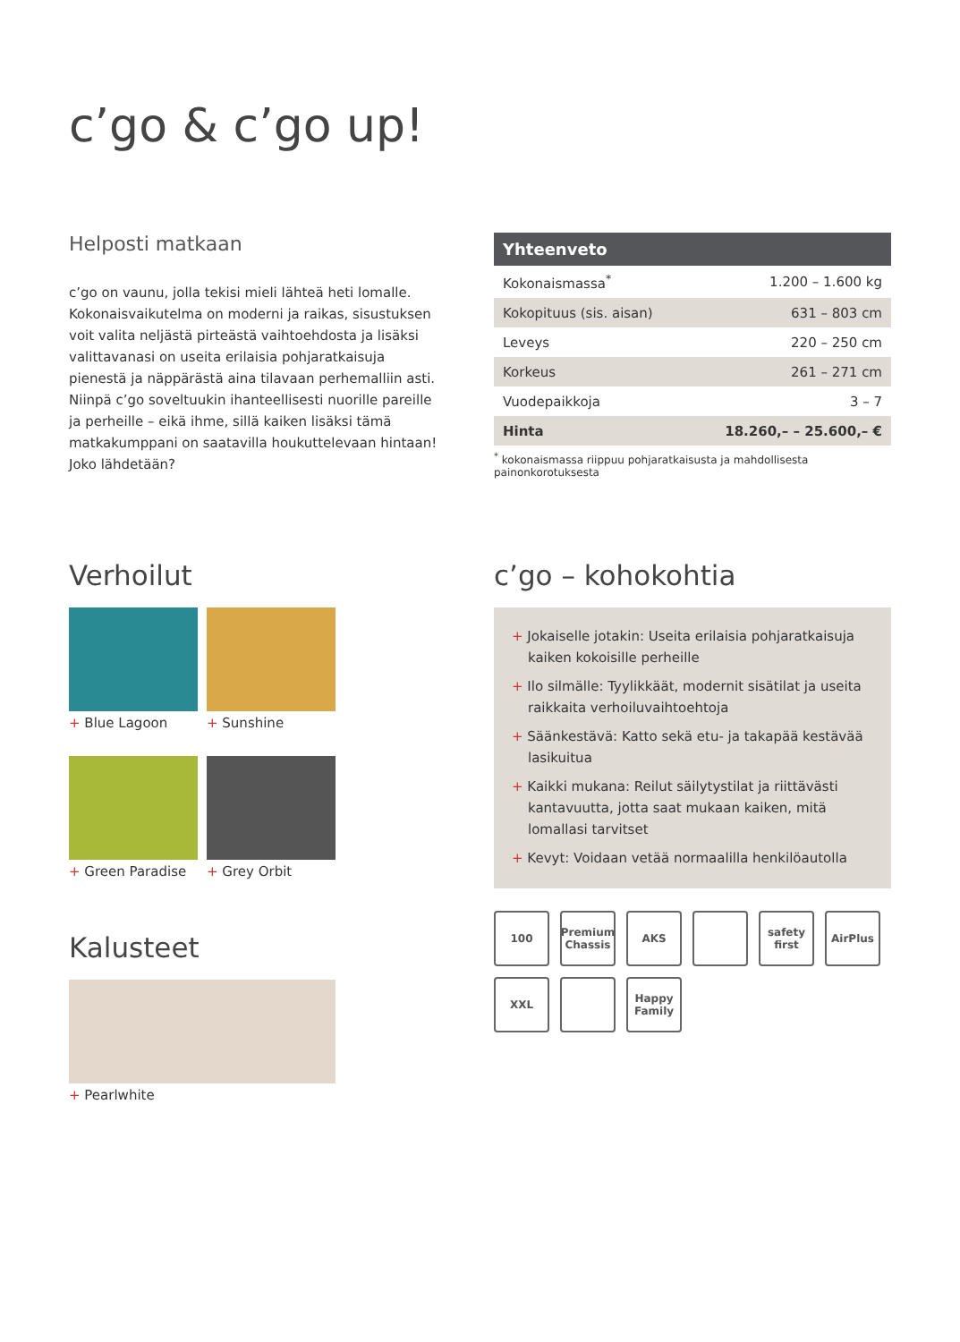c’go & c’go up!
Helposti matkaan
c’go on vaunu, jolla tekisi mieli lähteä heti lomalle. Koko­naisvaikutelma on moderni ja raikas, sisustuksen voit va­lita neljästä pirteästä vaihtoehdosta ja lisäksi valittavanasi on useita erilaisia pohjaratkaisuja pienestä ja näppärästä aina tilavaan perhemalliin asti. Niinpä c’go soveltuukin ihanteellisesti nuorille pareille ja perheille – eikä ihme, sillä kaiken lisäksi tämä matkakumppani on saatavilla hou­kuttelevaan hintaan! Joko lähdetään?
| Yhteenveto | |
| --- | --- |
| Kokonaismassa<sup>*</sup> | 1.200 – 1.600 kg |
| Kokopituus (sis. aisan) | 631 – 803 cm |
| Leveys | 220 – 250 cm |
| Korkeus | 261 – 271 cm |
| Vuodepaikkoja | 3 – 7 |
| Hinta | 18.260,– – 25.600,– € |
<sup>*</sup> kokonaismassa riippuu pohjaratkaisusta ja mahdollisesta painonkorotuksesta
Verhoilut
+ Blue Lagoon
+ Sunshine
+ Green Paradise
+ Grey Orbit
Kalusteet
+ Pearlwhite
c’go – kohokohtia
+ Jokaiselle jotakin: Useita erilaisia pohjaratkaisuja kaiken kokoisille perheille
+ Ilo silmälle: Tyylikkäät, modernit sisätilat ja useita raikkaita verhoiluvaihtoehtoja
+ Säänkestävä: Katto sekä etu- ja takapää kestävää lasikuitua
+ Kaikki mukana: Reilut säilytystilat ja riittävästi kantavuutta, jotta saat mukaan kaiken, mitä lomallasi tarvitset
+ Kevyt: Voidaan vetää normaalilla henkilöautolla
100
Premium Chassis
AKS
safety first
AirPlus
XXL
Happy Family